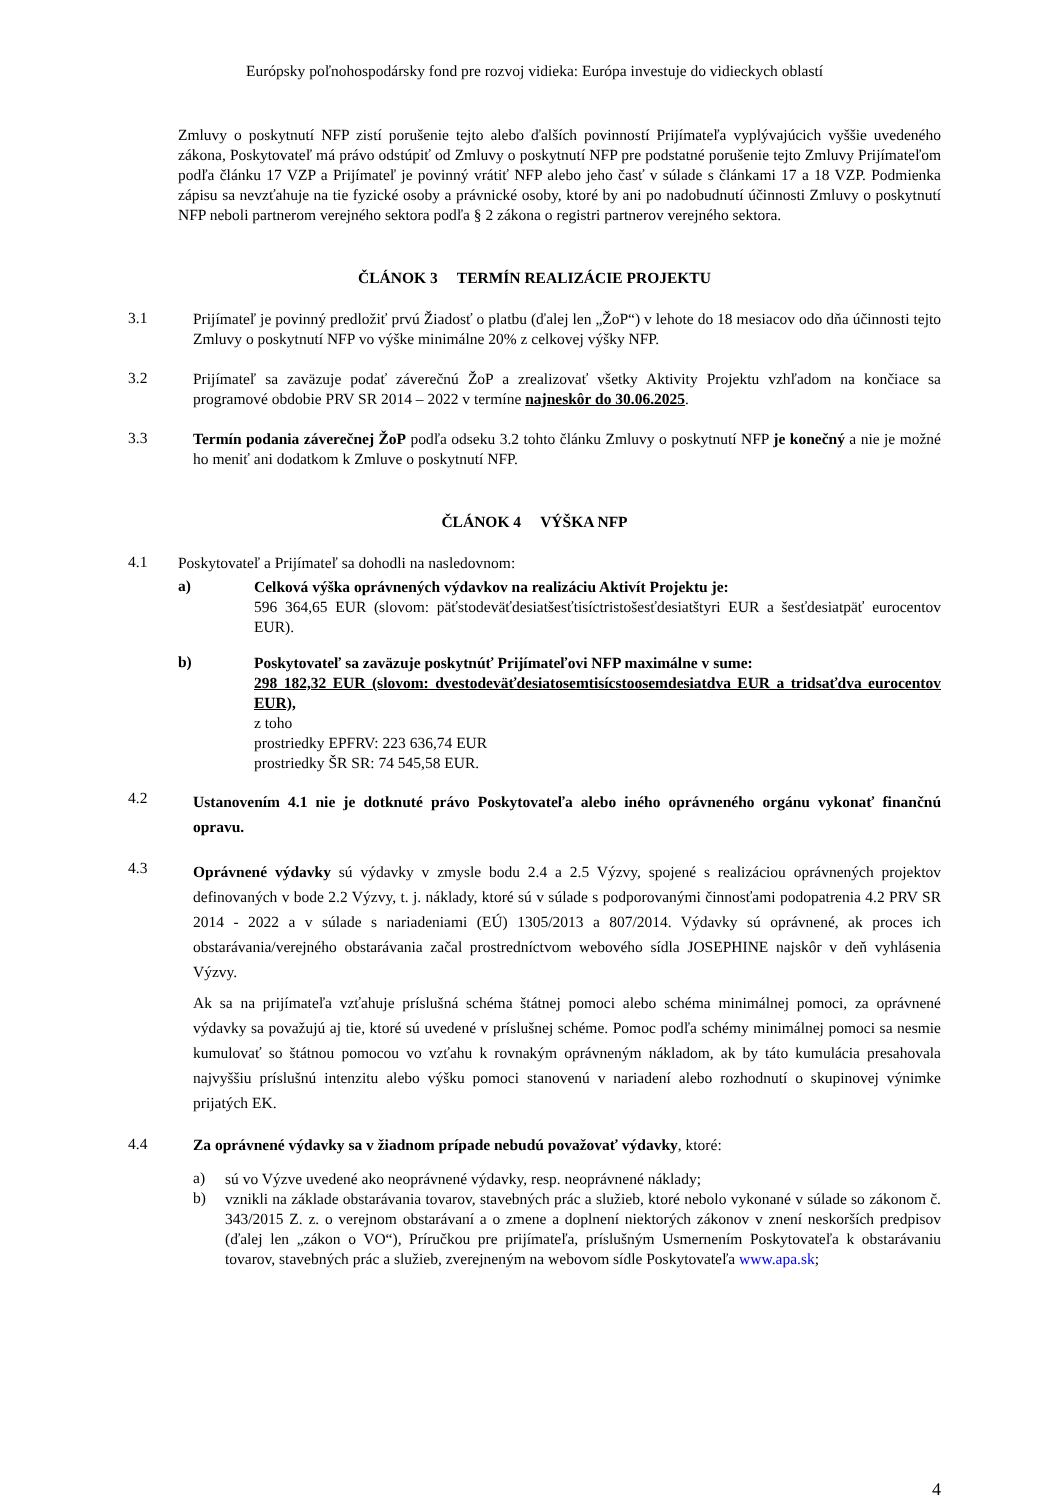Európsky poľnohospodársky fond pre rozvoj vidieka: Európa investuje do vidieckych oblastí
Zmluvy o poskytnutí NFP zistí porušenie tejto alebo ďalších povinností Prijímateľa vyplývajúcich vyššie uvedeného zákona, Poskytovateľ má právo odstúpiť od Zmluvy o poskytnutí NFP pre podstatné porušenie tejto Zmluvy Prijímateľom podľa článku 17 VZP a Prijímateľ je povinný vrátiť NFP alebo jeho časť v súlade s článkami 17 a 18 VZP. Podmienka zápisu sa nevzťahuje na tie fyzické osoby a právnické osoby, ktoré by ani po nadobudnutí účinnosti Zmluvy o poskytnutí NFP neboli partnerom verejného sektora podľa § 2 zákona o registri partnerov verejného sektora.
ČLÁNOK 3 TERMÍN REALIZÁCIE PROJEKTU
3.1
Prijímateľ je povinný predložiť prvú Žiadosť o platbu (ďalej len „ŽoP“) v lehote do 18 mesiacov odo dňa účinnosti tejto Zmluvy o poskytnutí NFP vo výške minimálne 20% z celkovej výšky NFP.
3.2
Prijímateľ sa zaväzuje podať záverečnú ŽoP a zrealizovať všetky Aktivity Projektu vzhľadom na končiace sa programové obdobie PRV SR 2014 – 2022 v termíne najneskôr do 30.06.2025.
3.3
Termín podania záverečnej ŽoP podľa odseku 3.2 tohto článku Zmluvy o poskytnutí NFP je konečný a nie je možné ho meniť ani dodatkom k Zmluve o poskytnutí NFP.
ČLÁNOK 4 VÝŠKA NFP
4.1
Poskytovateľ a Prijímateľ sa dohodli na nasledovnom:
a)
Celková výška oprávnených výdavkov na realizáciu Aktivít Projektu je:
596 364,65 EUR (slovom: päťstodeväťdesiatšesťtisíctristošesťdesiatštyri EUR a šesťdesiatpäť eurocentov EUR).
b)
Poskytovateľ sa zaväzuje poskytnúť Prijímateľovi NFP maximálne v sume:
298 182,32 EUR (slovom: dvestodeväťdesiatosemtisícstoosemdesiatdva EUR a tridsaťdva eurocentov EUR),
z toho
prostriedky EPFRV: 223 636,74 EUR
prostriedky ŠR SR: 74 545,58 EUR.
4.2
Ustanovením 4.1 nie je dotknuté právo Poskytovateľa alebo iného oprávneného orgánu vykonať finančnú opravu.
4.3
Oprávnené výdavky sú výdavky v zmysle bodu 2.4 a 2.5 Výzvy, spojené s realizáciou oprávnených projektov definovaných v bode 2.2 Výzvy, t. j. náklady, ktoré sú v súlade s podporovanými činnosťami podopatrenia 4.2 PRV SR 2014 - 2022 a v súlade s nariadeniami (EÚ) 1305/2013 a 807/2014. Výdavky sú oprávnené, ak proces ich obstarávania/verejného obstarávania začal prostredníctvom webového sídla JOSEPHINE najskôr v deň vyhlásenia Výzvy.
Ak sa na prijímateľa vzťahuje príslušná schéma štátnej pomoci alebo schéma minimálnej pomoci, za oprávnené výdavky sa považujú aj tie, ktoré sú uvedené v príslušnej schéme. Pomoc podľa schémy minimálnej pomoci sa nesmie kumulovať so štátnou pomocou vo vzťahu k rovnakým oprávneným nákladom, ak by táto kumulácia presahovala najvyššiu príslušnú intenzitu alebo výšku pomoci stanovenú v nariadení alebo rozhodnutí o skupinovej výnimke prijatých EK.
4.4
Za oprávnené výdavky sa v žiadnom prípade nebudú považovať výdavky, ktoré:
a)
sú vo Výzve uvedené ako neoprávnené výdavky, resp. neoprávnené náklady;
b)
vznikli na základe obstarávania tovarov, stavebných prác a služieb, ktoré nebolo vykonané v súlade so zákonom č. 343/2015 Z. z. o verejnom obstarávaní a o zmene a doplnení niektorých zákonov v znení neskorších predpisov (ďalej len „zákon o VO“), Príručkou pre prijímateľa, príslušným Usmernením Poskytovateľa k obstarávaniu tovarov, stavebných prác a služieb, zverejneným na webovom sídle Poskytovateľa www.apa.sk;
4